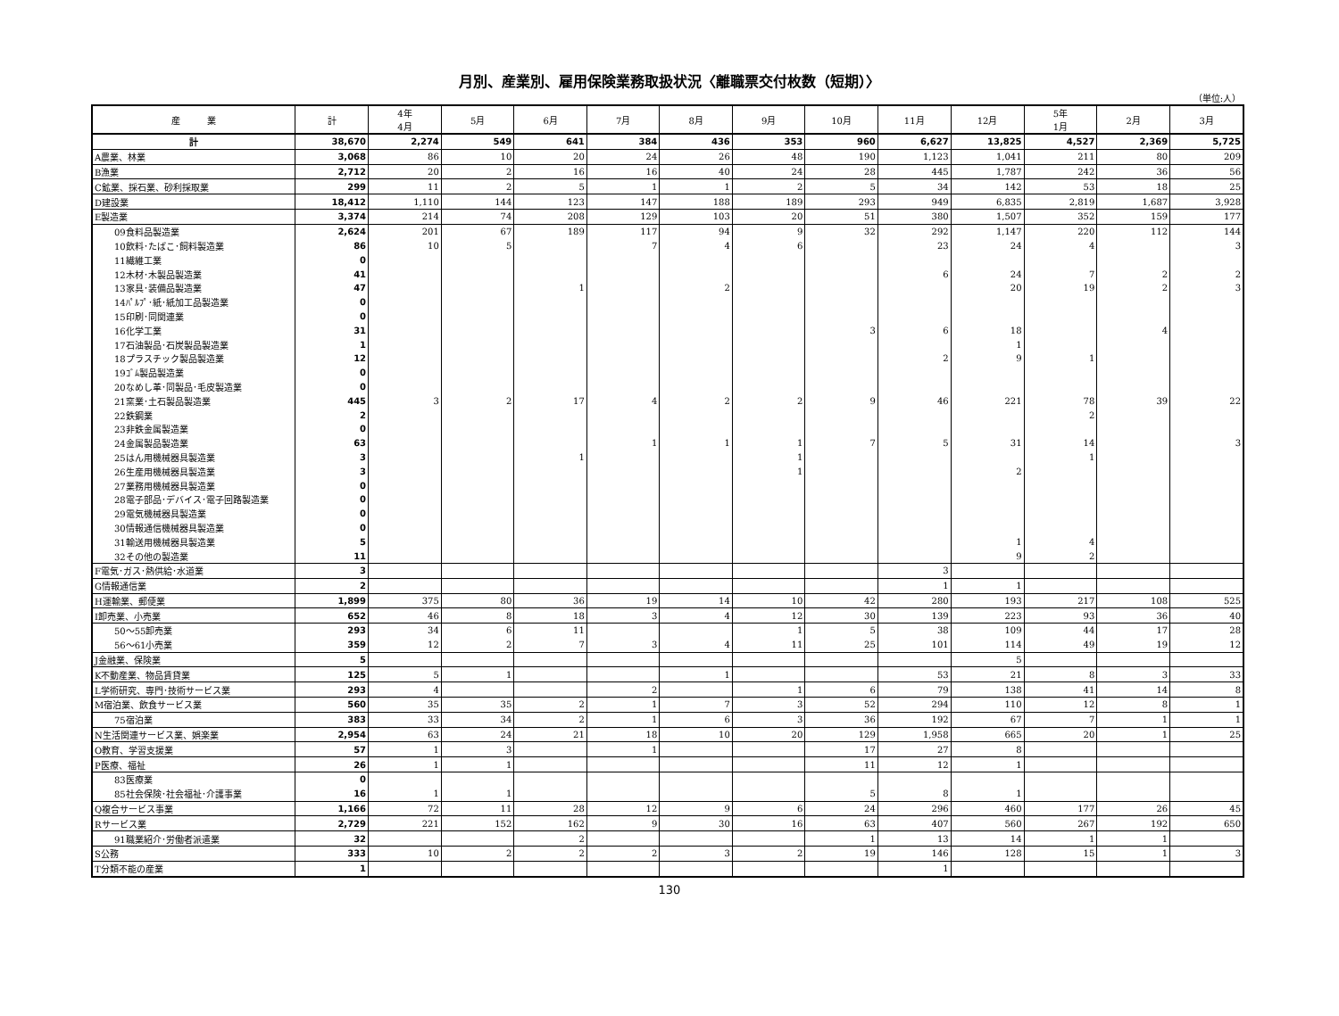月別、産業別、雇用保険業務取扱状況〈離職票交付枚数（短期）〉
（単位:人）
| 産 業 | 計 | 4年 4月 | 5月 | 6月 | 7月 | 8月 | 9月 | 10月 | 11月 | 12月 | 5年 1月 | 2月 | 3月 |
| --- | --- | --- | --- | --- | --- | --- | --- | --- | --- | --- | --- | --- | --- |
| 計 | 38,670 | 2,274 | 549 | 641 | 384 | 436 | 353 | 960 | 6,627 | 13,825 | 4,527 | 2,369 | 5,725 |
| A農業、林業 | 3,068 | 86 | 10 | 20 | 24 | 26 | 48 | 190 | 1,123 | 1,041 | 211 | 80 | 209 |
| B漁業 | 2,712 | 20 | 2 | 16 | 16 | 40 | 24 | 28 | 445 | 1,787 | 242 | 36 | 56 |
| C鉱業、採石業、砂利採取業 | 299 | 11 | 2 | 5 | 1 | 1 | 2 | 5 | 34 | 142 | 53 | 18 | 25 |
| D建設業 | 18,412 | 1,110 | 144 | 123 | 147 | 188 | 189 | 293 | 949 | 6,835 | 2,819 | 1,687 | 3,928 |
| E製造業 | 3,374 | 214 | 74 | 208 | 129 | 103 | 20 | 51 | 380 | 1,507 | 352 | 159 | 177 |
| 09食料品製造業 | 2,624 | 201 | 67 | 189 | 117 | 94 | 9 | 32 | 292 | 1,147 | 220 | 112 | 144 |
| 10飲料･たばこ･飼料製造業 | 86 | 10 | 5 | | 7 | 4 | 6 | | 23 | 24 | 4 | | 3 |
| 11繊維工業 | 0 | | | | | | | | | | | | |
| 12木材･木製品製造業 | 41 | | | | | | | | 6 | 24 | 7 | 2 | 2 |
| 13家具･装備品製造業 | 47 | | | 1 | | 2 | | | | 20 | 19 | 2 | 3 |
| 14ﾊﾟﾙﾌﾟ･紙･紙加工品製造業 | 0 | | | | | | | | | | | | |
| 15印刷･同関連業 | 0 | | | | | | | | | | | | |
| 16化学工業 | 31 | | | | | | | 3 | 6 | 18 | | 4 | |
| 17石油製品･石炭製品製造業 | 1 | | | | | | | | | 1 | | | |
| 18プラスチック製品製造業 | 12 | | | | | | | | 2 | 9 | 1 | | |
| 19ｺﾞﾑ製品製造業 | 0 | | | | | | | | | | | | |
| 20なめし革･同製品･毛皮製造業 | 0 | | | | | | | | | | | | |
| 21窯業･土石製品製造業 | 445 | 3 | 2 | 17 | 4 | 2 | 2 | 9 | 46 | 221 | 78 | 39 | 22 |
| 22鉄鋼業 | 2 | | | | | | | | | | 2 | | |
| 23非鉄金属製造業 | 0 | | | | | | | | | | | | |
| 24金属製品製造業 | 63 | | | | 1 | 1 | 1 | 7 | 5 | 31 | 14 | | 3 |
| 25はん用機械器具製造業 | 3 | | | 1 | | | 1 | | | | 1 | | |
| 26生産用機械器具製造業 | 3 | | | | | | 1 | | | 2 | | | |
| 27業務用機械器具製造業 | 0 | | | | | | | | | | | | |
| 28電子部品･デバイス･電子回路製造業 | 0 | | | | | | | | | | | | |
| 29電気機械器具製造業 | 0 | | | | | | | | | | | | |
| 30情報通信機械器具製造業 | 0 | | | | | | | | | | | | |
| 31輸送用機械器具製造業 | 5 | | | | | | | | | 1 | 4 | | |
| 32その他の製造業 | 11 | | | | | | | | | 9 | 2 | | |
| F電気･ガス･熱供給･水道業 | 3 | | | | | | | | 3 | | | | |
| G情報通信業 | 2 | | | | | | | | 1 | 1 | | | |
| H運輸業、郵便業 | 1,899 | 375 | 80 | 36 | 19 | 14 | 10 | 42 | 280 | 193 | 217 | 108 | 525 |
| I卸売業、小売業 | 652 | 46 | 8 | 18 | 3 | 4 | 12 | 30 | 139 | 223 | 93 | 36 | 40 |
| 50～55卸売業 | 293 | 34 | 6 | 11 | | | 1 | 5 | 38 | 109 | 44 | 17 | 28 |
| 56～61小売業 | 359 | 12 | 2 | 7 | 3 | 4 | 11 | 25 | 101 | 114 | 49 | 19 | 12 |
| J金融業、保険業 | 5 | | | | | | | | | 5 | | | |
| K不動産業、物品賃貸業 | 125 | 5 | 1 | | | 1 | | | 53 | 21 | 8 | 3 | 33 |
| L学術研究、専門･技術サービス業 | 293 | 4 | | | 2 | | 1 | 6 | 79 | 138 | 41 | 14 | 8 |
| M宿泊業、飲食サービス業 | 560 | 35 | 35 | 2 | 1 | 7 | 3 | 52 | 294 | 110 | 12 | 8 | 1 |
| 75宿泊業 | 383 | 33 | 34 | 2 | 1 | 6 | 3 | 36 | 192 | 67 | 7 | 1 | 1 |
| N生活関連サービス業、娯楽業 | 2,954 | 63 | 24 | 21 | 18 | 10 | 20 | 129 | 1,958 | 665 | 20 | 1 | 25 |
| O教育、学習支援業 | 57 | 1 | 3 | | 1 | | | 17 | 27 | 8 | | | |
| P医療、福祉 | 26 | 1 | 1 | | | | | 11 | 12 | 1 | | | |
| 83医療業 | 0 | | | | | | | | | | | | |
| 85社会保険･社会福祉･介護事業 | 16 | 1 | 1 | | | | | 5 | 8 | 1 | | | |
| Q複合サービス事業 | 1,166 | 72 | 11 | 28 | 12 | 9 | 6 | 24 | 296 | 460 | 177 | 26 | 45 |
| Rサービス業 | 2,729 | 221 | 152 | 162 | 9 | 30 | 16 | 63 | 407 | 560 | 267 | 192 | 650 |
| 91職業紹介･労働者派遣業 | 32 | | | 2 | | | | 1 | 13 | 14 | 1 | 1 | |
| S公務 | 333 | 10 | 2 | 2 | 2 | 3 | 2 | 19 | 146 | 128 | 15 | 1 | 3 |
| T分類不能の産業 | 1 | | | | | | | | 1 | | | | |
130